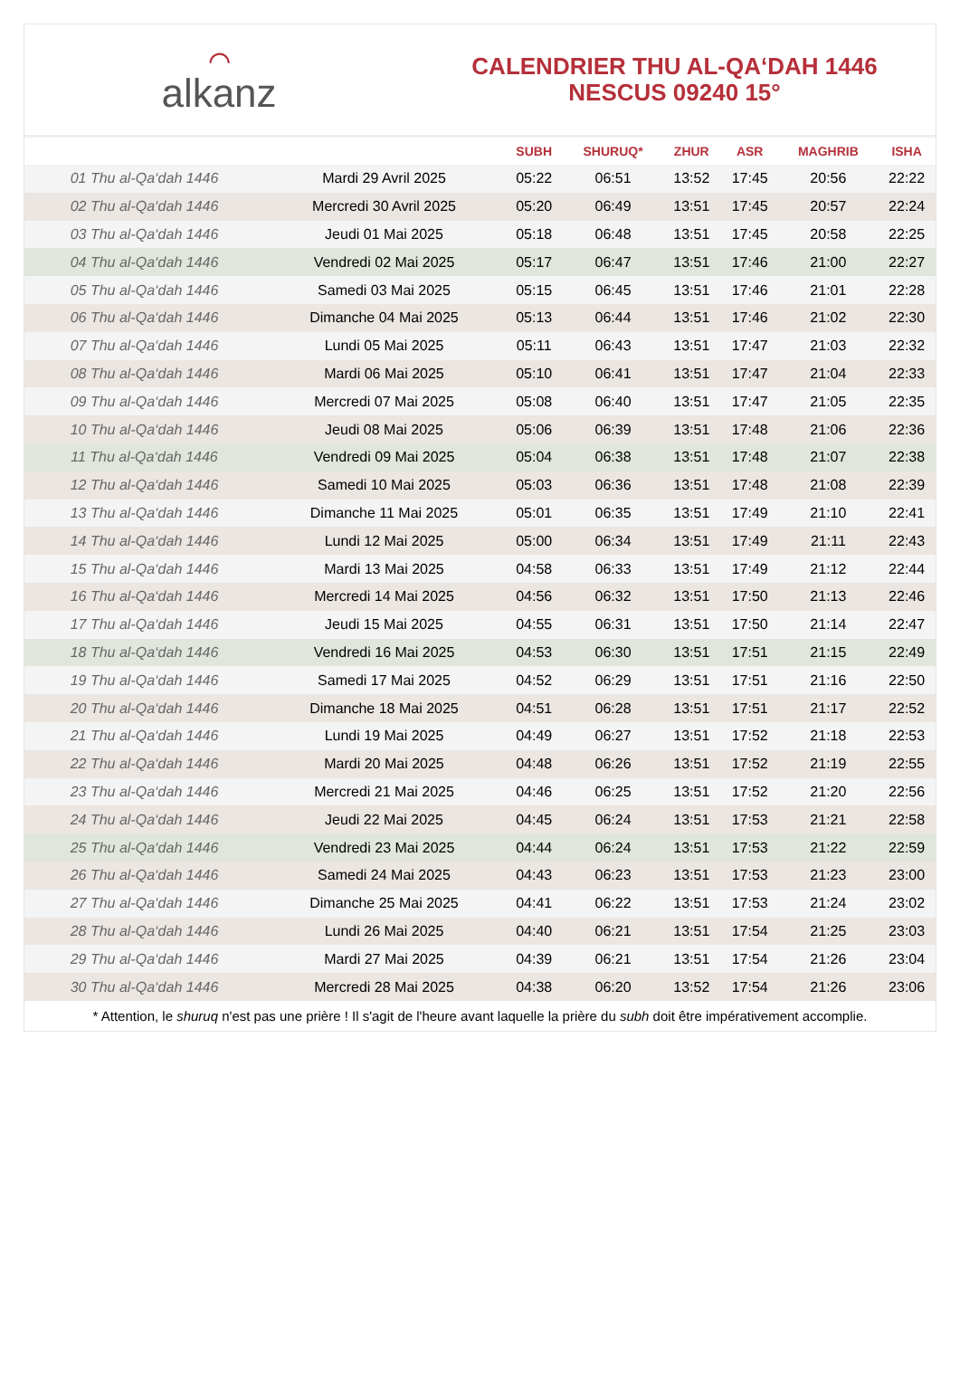⌒
alkanz
CALENDRIER THU AL-QA‘DAH 1446
NESCUS 09240 15°
| | | SUBH | SHURUQ* | ZHUR | ASR | MAGHRIB | ISHA |
| --- | --- | --- | --- | --- | --- | --- | --- |
| 01 Thu al-Qa‘dah 1446 | Mardi 29 Avril 2025 | 05:22 | 06:51 | 13:52 | 17:45 | 20:56 | 22:22 |
| 02 Thu al-Qa‘dah 1446 | Mercredi 30 Avril 2025 | 05:20 | 06:49 | 13:51 | 17:45 | 20:57 | 22:24 |
| 03 Thu al-Qa‘dah 1446 | Jeudi 01 Mai 2025 | 05:18 | 06:48 | 13:51 | 17:45 | 20:58 | 22:25 |
| 04 Thu al-Qa‘dah 1446 | Vendredi 02 Mai 2025 | 05:17 | 06:47 | 13:51 | 17:46 | 21:00 | 22:27 |
| 05 Thu al-Qa‘dah 1446 | Samedi 03 Mai 2025 | 05:15 | 06:45 | 13:51 | 17:46 | 21:01 | 22:28 |
| 06 Thu al-Qa‘dah 1446 | Dimanche 04 Mai 2025 | 05:13 | 06:44 | 13:51 | 17:46 | 21:02 | 22:30 |
| 07 Thu al-Qa‘dah 1446 | Lundi 05 Mai 2025 | 05:11 | 06:43 | 13:51 | 17:47 | 21:03 | 22:32 |
| 08 Thu al-Qa‘dah 1446 | Mardi 06 Mai 2025 | 05:10 | 06:41 | 13:51 | 17:47 | 21:04 | 22:33 |
| 09 Thu al-Qa‘dah 1446 | Mercredi 07 Mai 2025 | 05:08 | 06:40 | 13:51 | 17:47 | 21:05 | 22:35 |
| 10 Thu al-Qa‘dah 1446 | Jeudi 08 Mai 2025 | 05:06 | 06:39 | 13:51 | 17:48 | 21:06 | 22:36 |
| 11 Thu al-Qa‘dah 1446 | Vendredi 09 Mai 2025 | 05:04 | 06:38 | 13:51 | 17:48 | 21:07 | 22:38 |
| 12 Thu al-Qa‘dah 1446 | Samedi 10 Mai 2025 | 05:03 | 06:36 | 13:51 | 17:48 | 21:08 | 22:39 |
| 13 Thu al-Qa‘dah 1446 | Dimanche 11 Mai 2025 | 05:01 | 06:35 | 13:51 | 17:49 | 21:10 | 22:41 |
| 14 Thu al-Qa‘dah 1446 | Lundi 12 Mai 2025 | 05:00 | 06:34 | 13:51 | 17:49 | 21:11 | 22:43 |
| 15 Thu al-Qa‘dah 1446 | Mardi 13 Mai 2025 | 04:58 | 06:33 | 13:51 | 17:49 | 21:12 | 22:44 |
| 16 Thu al-Qa‘dah 1446 | Mercredi 14 Mai 2025 | 04:56 | 06:32 | 13:51 | 17:50 | 21:13 | 22:46 |
| 17 Thu al-Qa‘dah 1446 | Jeudi 15 Mai 2025 | 04:55 | 06:31 | 13:51 | 17:50 | 21:14 | 22:47 |
| 18 Thu al-Qa‘dah 1446 | Vendredi 16 Mai 2025 | 04:53 | 06:30 | 13:51 | 17:51 | 21:15 | 22:49 |
| 19 Thu al-Qa‘dah 1446 | Samedi 17 Mai 2025 | 04:52 | 06:29 | 13:51 | 17:51 | 21:16 | 22:50 |
| 20 Thu al-Qa‘dah 1446 | Dimanche 18 Mai 2025 | 04:51 | 06:28 | 13:51 | 17:51 | 21:17 | 22:52 |
| 21 Thu al-Qa‘dah 1446 | Lundi 19 Mai 2025 | 04:49 | 06:27 | 13:51 | 17:52 | 21:18 | 22:53 |
| 22 Thu al-Qa‘dah 1446 | Mardi 20 Mai 2025 | 04:48 | 06:26 | 13:51 | 17:52 | 21:19 | 22:55 |
| 23 Thu al-Qa‘dah 1446 | Mercredi 21 Mai 2025 | 04:46 | 06:25 | 13:51 | 17:52 | 21:20 | 22:56 |
| 24 Thu al-Qa‘dah 1446 | Jeudi 22 Mai 2025 | 04:45 | 06:24 | 13:51 | 17:53 | 21:21 | 22:58 |
| 25 Thu al-Qa‘dah 1446 | Vendredi 23 Mai 2025 | 04:44 | 06:24 | 13:51 | 17:53 | 21:22 | 22:59 |
| 26 Thu al-Qa‘dah 1446 | Samedi 24 Mai 2025 | 04:43 | 06:23 | 13:51 | 17:53 | 21:23 | 23:00 |
| 27 Thu al-Qa‘dah 1446 | Dimanche 25 Mai 2025 | 04:41 | 06:22 | 13:51 | 17:53 | 21:24 | 23:02 |
| 28 Thu al-Qa‘dah 1446 | Lundi 26 Mai 2025 | 04:40 | 06:21 | 13:51 | 17:54 | 21:25 | 23:03 |
| 29 Thu al-Qa‘dah 1446 | Mardi 27 Mai 2025 | 04:39 | 06:21 | 13:51 | 17:54 | 21:26 | 23:04 |
| 30 Thu al-Qa‘dah 1446 | Mercredi 28 Mai 2025 | 04:38 | 06:20 | 13:52 | 17:54 | 21:26 | 23:06 |
* Attention, le shuruq n'est pas une prière ! Il s'agit de l'heure avant laquelle la prière du subh doit être impérativement accomplie.